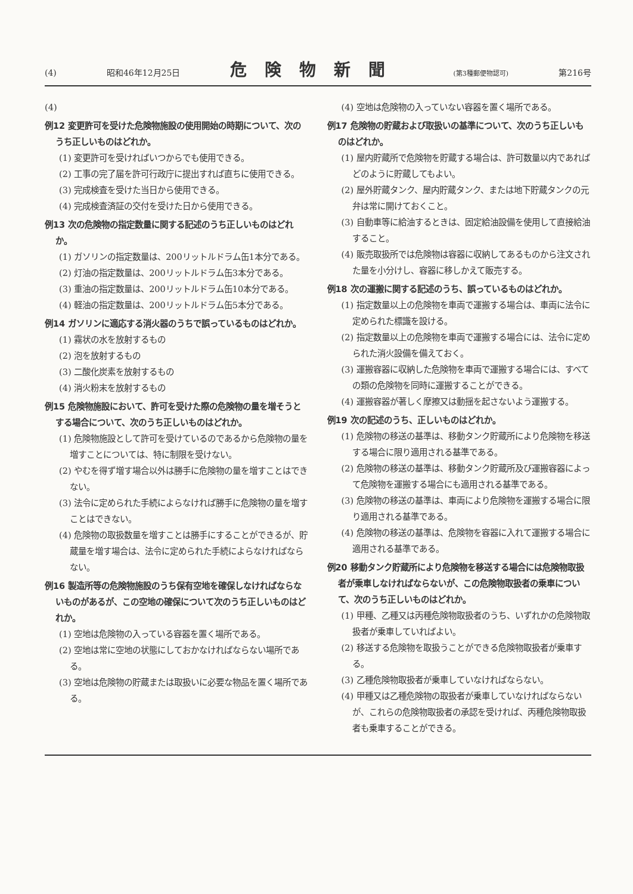(4) 昭和46年12月25日 危険物新聞 (第3種郵便物認可) 第216号
(4)
例12 変更許可を受けた危険物施設の使用開始の時期について、次のうち正しいものはどれか。
(1) 変更許可を受ければいつからでも使用できる。
(2) 工事の完了届を許可行政庁に提出すれば直ちに使用できる。
(3) 完成検査を受けた当日から使用できる。
(4) 完成検査済証の交付を受けた日から使用できる。
例13 次の危険物の指定数量に関する記述のうち正しいものはどれか。
(1) ガソリンの指定数量は、200リットルドラム缶1本分である。
(2) 灯油の指定数量は、200リットルドラム缶3本分である。
(3) 重油の指定数量は、200リットルドラム缶10本分である。
(4) 軽油の指定数量は、200リットルドラム缶5本分である。
例14 ガソリンに適応する消火器のうちで誤っているものはどれか。
(1) 霧状の水を放射するもの
(2) 泡を放射するもの
(3) 二酸化炭素を放射するもの
(4) 消火粉末を放射するもの
例15 危険物施設において、許可を受けた際の危険物の量を増そうとする場合について、次のうち正しいものはどれか。
(1) 危険物施設として許可を受けているのであるから危険物の量を増すことについては、特に制限を受けない。
(2) やむを得ず増す場合以外は勝手に危険物の量を増すことはできない。
(3) 法令に定められた手続によらなければ勝手に危険物の量を増すことはできない。
(4) 危険物の取扱数量を増すことは勝手にすることができるが、貯蔵量を増す場合は、法令に定められた手続によらなければならない。
例16 製造所等の危険物施設のうち保有空地を確保しなければならないものがあるが、この空地の確保について次のうち正しいものはどれか。
(1) 空地は危険物の入っている容器を置く場所である。
(2) 空地は常に空地の状態にしておかなければならない場所である。
(3) 空地は危険物の貯蔵または取扱いに必要な物品を置く場所である。
(4) 空地は危険物の入っていない容器を置く場所である。
例17 危険物の貯蔵および取扱いの基準について、次のうち正しいものはどれか。
(1) 屋内貯蔵所で危険物を貯蔵する場合は、許可数量以内であればどのように貯蔵してもよい。
(2) 屋外貯蔵タンク、屋内貯蔵タンク、または地下貯蔵タンクの元弁は常に開けておくこと。
(3) 自動車等に給油するときは、固定給油設備を使用して直接給油すること。
(4) 販売取扱所では危険物は容器に収納してあるものから注文された量を小分けし、容器に移しかえて販売する。
例18 次の運搬に関する記述のうち、誤っているものはどれか。
(1) 指定数量以上の危険物を車両で運搬する場合は、車両に法令に定められた標識を設ける。
(2) 指定数量以上の危険物を車両で運搬する場合には、法令に定められた消火設備を備えておく。
(3) 運搬容器に収納した危険物を車両で運搬する場合には、すべての類の危険物を同時に運搬することができる。
(4) 運搬容器が著しく摩擦又は動揺を起さないよう運搬する。
例19 次の記述のうち、正しいものはどれか。
(1) 危険物の移送の基準は、移動タンク貯蔵所により危険物を移送する場合に限り適用される基準である。
(2) 危険物の移送の基準は、移動タンク貯蔵所及び運搬容器によって危険物を運搬する場合にも適用される基準である。
(3) 危険物の移送の基準は、車両により危険物を運搬する場合に限り適用される基準である。
(4) 危険物の移送の基準は、危険物を容器に入れて運搬する場合に適用される基準である。
例20 移動タンク貯蔵所により危険物を移送する場合には危険物取扱者が乗車しなければならないが、この危険物取扱者の乗車について、次のうち正しいものはどれか。
(1) 甲種、乙種又は丙種危険物取扱者のうち、いずれかの危険物取扱者が乗車していればよい。
(2) 移送する危険物を取扱うことができる危険物取扱者が乗車する。
(3) 乙種危険物取扱者が乗車していなければならない。
(4) 甲種又は乙種危険物の取扱者が乗車していなければならないが、これらの危険物取扱者の承認を受ければ、丙種危険物取扱者も乗車することができる。